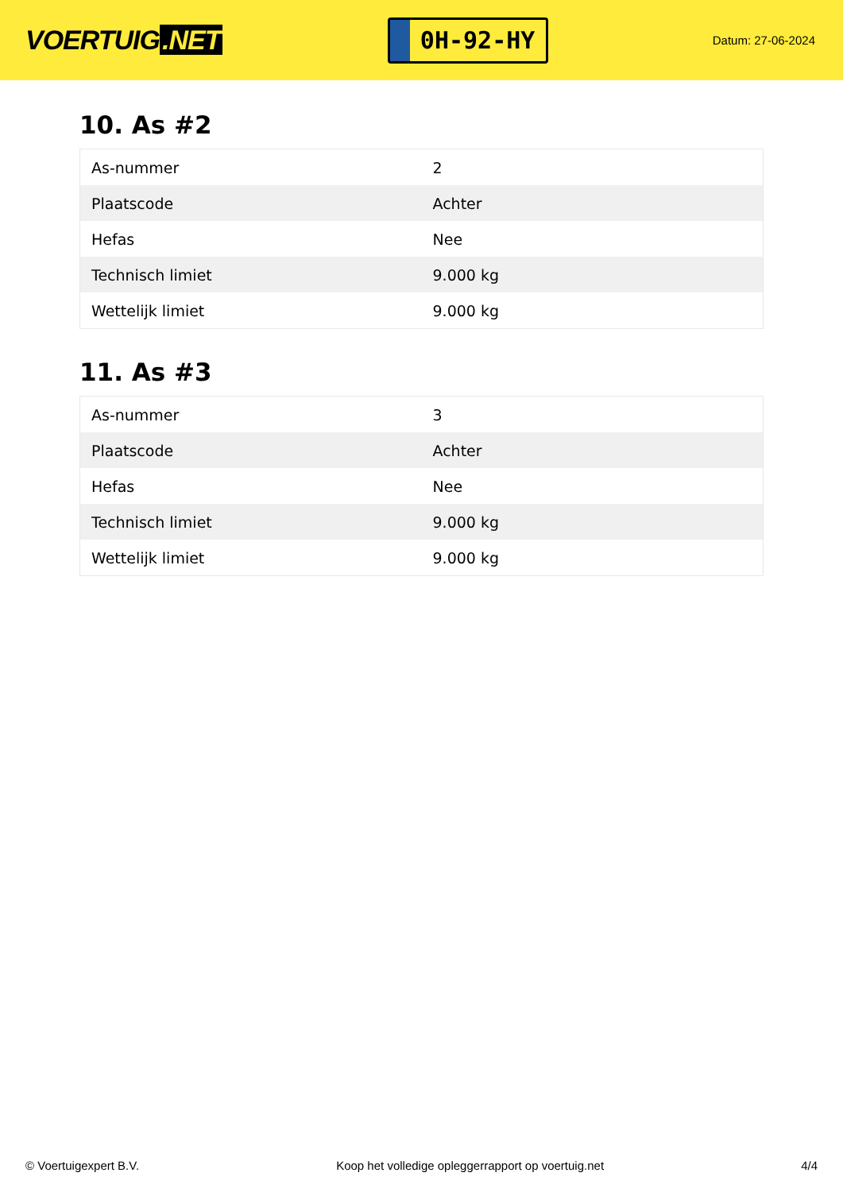VOERTUIG.NET
0H-92-HY
Datum: 27-06-2024
10. As #2
| As-nummer | 2 |
| Plaatscode | Achter |
| Hefas | Nee |
| Technisch limiet | 9.000 kg |
| Wettelijk limiet | 9.000 kg |
11. As #3
| As-nummer | 3 |
| Plaatscode | Achter |
| Hefas | Nee |
| Technisch limiet | 9.000 kg |
| Wettelijk limiet | 9.000 kg |
© Voertuigexpert B.V. Koop het volledige opleggerrapport op voertuig.net 4/4